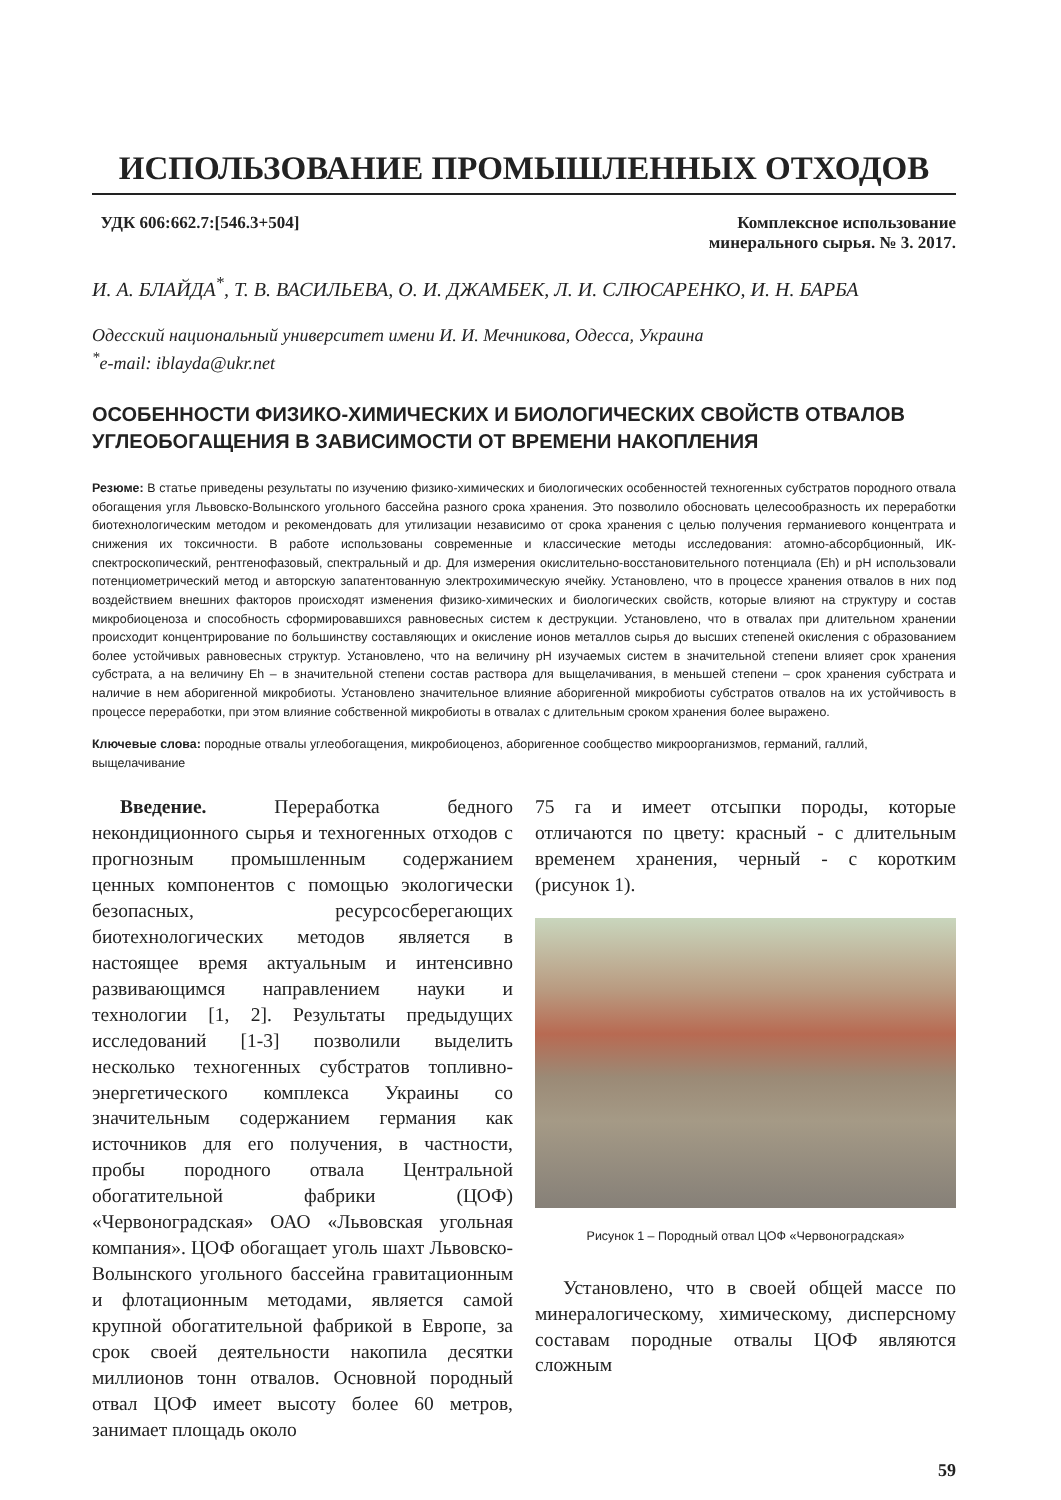ИСПОЛЬЗОВАНИЕ ПРОМЫШЛЕННЫХ ОТХОДОВ
УДК 606:662.7:[546.3+504] Комплексное использование
минерального сырья. № 3. 2017.
И. А. БЛАЙДА<sup>*</sup>, Т. В. ВАСИЛЬЕВА, О. И. ДЖАМБЕК, Л. И. СЛЮСАРЕНКО, И. Н. БАРБА
Одесский национальный университет имени И. И. Мечникова, Одесса, Украина
<sup>*</sup> e-mail: iblayda@ukr.net
ОСОБЕННОСТИ ФИЗИКО-ХИМИЧЕСКИХ И БИОЛОГИЧЕСКИХ СВОЙСТВ ОТВАЛОВ УГЛЕОБОГАЩЕНИЯ В ЗАВИСИМОСТИ ОТ ВРЕМЕНИ НАКОПЛЕНИЯ
Резюме: В статье приведены результаты по изучению физико-химических и биологических особенностей техногенных субстратов породного отвала обогащения угля Львовско-Волынского угольного бассейна разного срока хранения. Это позволило обосновать целесообразность их переработки биотехнологическим методом и рекомендовать для утилизации независимо от срока хранения с целью получения германиевого концентрата и снижения их токсичности. В работе использованы современные и классические методы исследования: атомно-абсорбционный, ИК-спектроскопический, рентгенофазовый, спектральный и др. Для измерения окислительно-восстановительного потенциала (Eh) и pH использовали потенциометрический метод и авторскую запатентованную электрохимическую ячейку. Установлено, что в процессе хранения отвалов в них под воздействием внешних факторов происходят изменения физико-химических и биологических свойств, которые влияют на структуру и состав микробиоценоза и способность сформировавшихся равновесных систем к деструкции. Установлено, что в отвалах при длительном хранении происходит концентрирование по большинству составляющих и окисление ионов металлов сырья до высших степеней окисления с образованием более устойчивых равновесных структур. Установлено, что на величину pH изучаемых систем в значительной степени влияет срок хранения субстрата, а на величину Eh – в значительной степени состав раствора для выщелачивания, в меньшей степени – срок хранения субстрата и наличие в нем аборигенной микробиоты. Установлено значительное влияние аборигенной микробиоты субстратов отвалов на их устойчивость в процессе переработки, при этом влияние собственной микробиоты в отвалах с длительным сроком хранения более выражено.
Ключевые слова: породные отвалы углеобогащения, микробиоценоз, аборигенное сообщество микроорганизмов, германий, галлий, выщелачивание
Введение. Переработка бедного некондиционного сырья и техногенных отходов с прогнозным промышленным содержанием ценных компонентов с помощью экологически безопасных, ресурсосберегающих биотехнологических методов является в настоящее время актуальным и интенсивно развивающимся направлением науки и технологии [1, 2]. Результаты предыдущих исследований [1-3] позволили выделить несколько техногенных субстратов топливно-энергетического комплекса Украины со значительным содержанием германия как источников для его получения, в частности, пробы породного отвала Центральной обогатительной фабрики (ЦОФ) «Червоноградская» ОАО «Львовская угольная компания». ЦОФ обогащает уголь шахт Львовско-Волынского угольного бассейна гравитационным и флотационным методами, является самой крупной обогатительной фабрикой в Европе, за срок своей деятельности накопила десятки миллионов тонн отвалов. Основной породный отвал ЦОФ имеет высоту более 60 метров, занимает площадь около
75 га и имеет отсыпки породы, которые отличаются по цвету: красный - с длительным временем хранения, черный - с коротким (рисунок 1).
Рисунок 1 – Породный отвал ЦОФ «Червоноградская»
Установлено, что в своей общей массе по минералогическому, химическому, дисперсному составам породные отвалы ЦОФ являются сложным
59